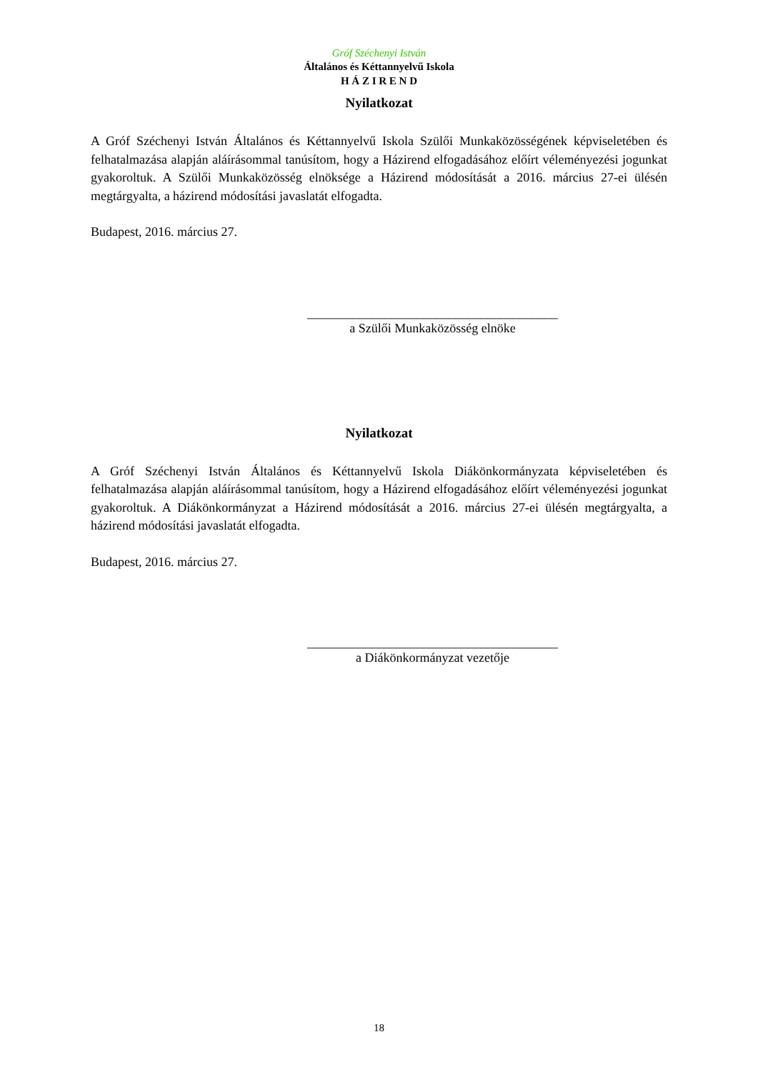Gróf Széchenyi István
Általános és Kéttannyelvű Iskola
H Á Z I R E N D
Nyilatkozat
A Gróf Széchenyi István Általános és Kéttannyelvű Iskola Szülői Munkaközösségének képviseletében és felhatalmazása alapján aláírásommal tanúsítom, hogy a Házirend elfogadásához előírt véleményezési jogunkat gyakoroltuk. A Szülői Munkaközösség elnöksége a Házirend módosítását a 2016. március 27-ei ülésén megtárgyalta, a házirend módosítási javaslatát elfogadta.
Budapest, 2016. március 27.
_______________________________________
a Szülői Munkaközösség elnöke
Nyilatkozat
A Gróf Széchenyi István Általános és Kéttannyelvű Iskola Diákönkormányzata képviseletében és felhatalmazása alapján aláírásommal tanúsítom, hogy a Házirend elfogadásához előírt véleményezési jogunkat gyakoroltuk. A Diákönkormányzat a Házirend módosítását a 2016. március 27-ei ülésén megtárgyalta, a házirend módosítási javaslatát elfogadta.
Budapest, 2016. március 27.
_______________________________________
a Diákönkormányzat vezetője
18